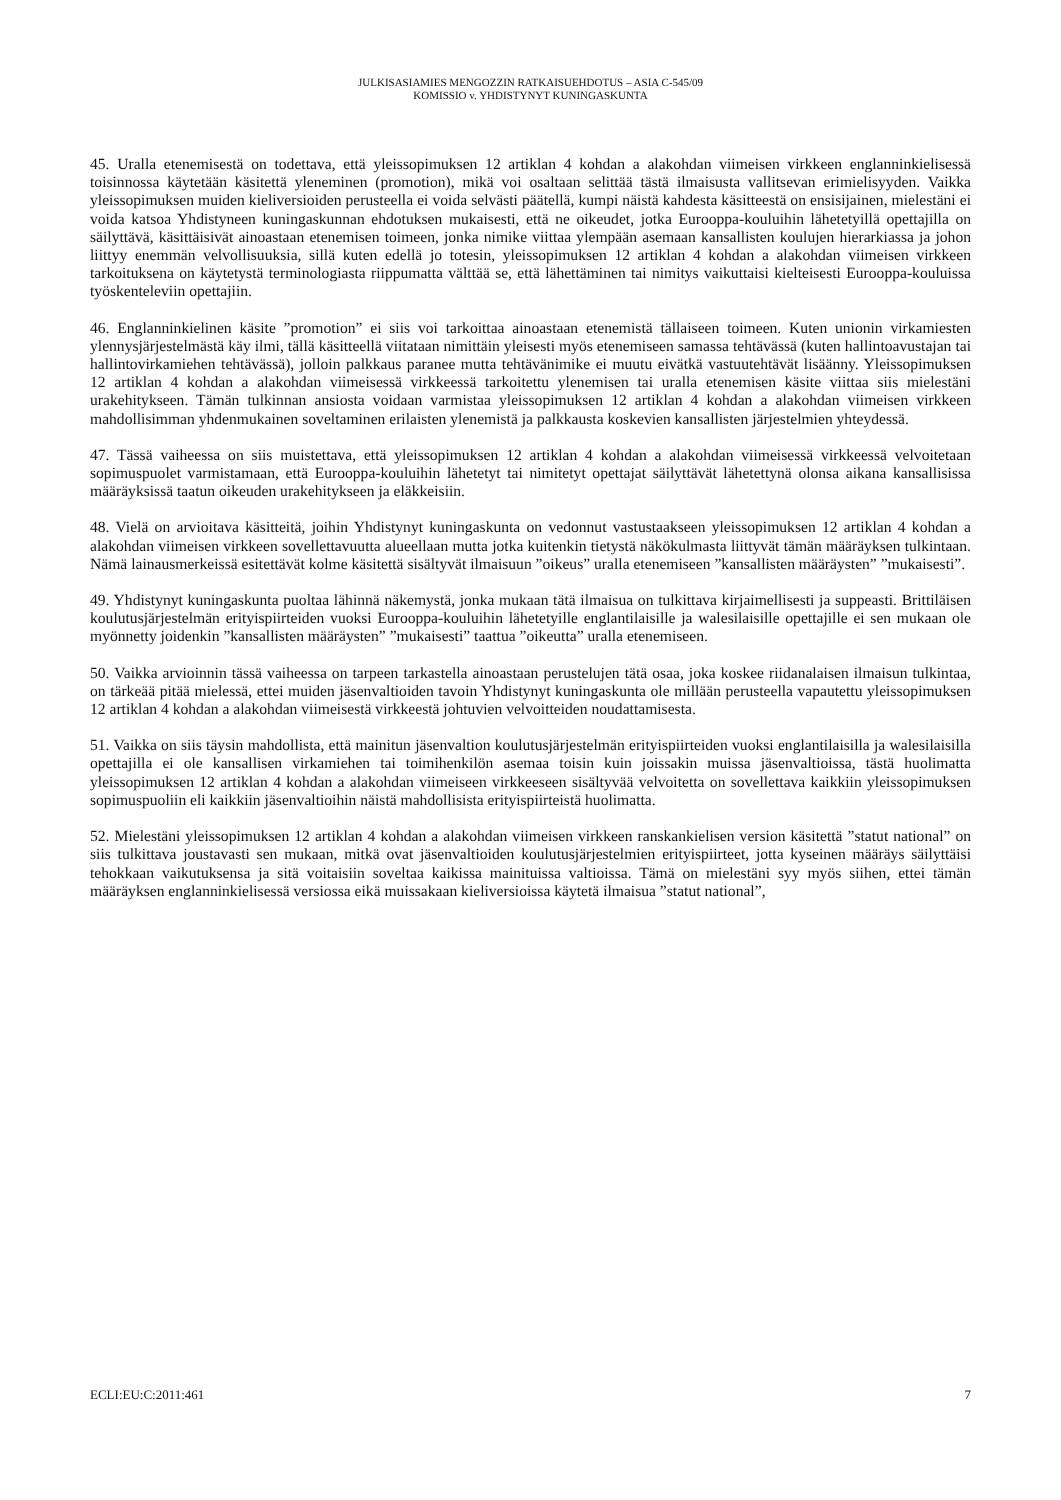JULKISASIAMIES MENGOZZIN RATKAISUEHDOTUS – ASIA C-545/09
KOMISSIO v. YHDISTYNYT KUNINGASKUNTA
45. Uralla etenemisestä on todettava, että yleissopimuksen 12 artiklan 4 kohdan a alakohdan viimeisen virkkeen englanninkielisessä toisinnossa käytetään käsitettä yleneminen (promotion), mikä voi osaltaan selittää tästä ilmaisusta vallitsevan erimielisyyden. Vaikka yleissopimuksen muiden kieliversioiden perusteella ei voida selvästi päätellä, kumpi näistä kahdesta käsitteestä on ensisijainen, mielestäni ei voida katsoa Yhdistyneen kuningaskunnan ehdotuksen mukaisesti, että ne oikeudet, jotka Eurooppa-kouluihin lähetetyillä opettajilla on säilyttävä, käsittäisivät ainoastaan etenemisen toimeen, jonka nimike viittaa ylempään asemaan kansallisten koulujen hierarkiassa ja johon liittyy enemmän velvollisuuksia, sillä kuten edellä jo totesin, yleissopimuksen 12 artiklan 4 kohdan a alakohdan viimeisen virkkeen tarkoituksena on käytetystä terminologiasta riippumatta välttää se, että lähettäminen tai nimitys vaikuttaisi kielteisesti Eurooppa-kouluissa työskenteleviin opettajiin.
46. Englanninkielinen käsite ”promotion” ei siis voi tarkoittaa ainoastaan etenemistä tällaiseen toimeen. Kuten unionin virkamiesten ylennysjärjestelmästä käy ilmi, tällä käsitteellä viitataan nimittäin yleisesti myös etenemiseen samassa tehtävässä (kuten hallintoavustajan tai hallintovirkamiehen tehtävässä), jolloin palkkaus paranee mutta tehtävänimike ei muutu eivätkä vastuutehtävät lisäänny. Yleissopimuksen 12 artiklan 4 kohdan a alakohdan viimeisessä virkkeessä tarkoitettu ylenemisen tai uralla etenemisen käsite viittaa siis mielestäni urakehitykseen. Tämän tulkinnan ansiosta voidaan varmistaa yleissopimuksen 12 artiklan 4 kohdan a alakohdan viimeisen virkkeen mahdollisimman yhdenmukainen soveltaminen erilaisten ylenemistä ja palkkausta koskevien kansallisten järjestelmien yhteydessä.
47. Tässä vaiheessa on siis muistettava, että yleissopimuksen 12 artiklan 4 kohdan a alakohdan viimeisessä virkkeessä velvoitetaan sopimuspuolet varmistamaan, että Eurooppa-kouluihin lähetetyt tai nimitetyt opettajat säilyttävät lähetettynä olonsa aikana kansallisissa määräyksissä taatun oikeuden urakehitykseen ja eläkkeisiin.
48. Vielä on arvioitava käsitteitä, joihin Yhdistynyt kuningaskunta on vedonnut vastustaakseen yleissopimuksen 12 artiklan 4 kohdan a alakohdan viimeisen virkkeen sovellettavuutta alueellaan mutta jotka kuitenkin tietystä näkökulmasta liittyvät tämän määräyksen tulkintaan. Nämä lainausmerkeissä esitettävät kolme käsitettä sisältyvät ilmaisuun ”oikeus” uralla etenemiseen ”kansallisten määräysten” ”mukaisesti”.
49. Yhdistynyt kuningaskunta puoltaa lähinnä näkemystä, jonka mukaan tätä ilmaisua on tulkittava kirjaimellisesti ja suppeasti. Brittiläisen koulutusjärjestelmän erityispiirteiden vuoksi Eurooppa-kouluihin lähetetyille englantilaisille ja walesilaisille opettajille ei sen mukaan ole myönnetty joidenkin ”kansallisten määräysten” ”mukaisesti” taattua ”oikeutta” uralla etenemiseen.
50. Vaikka arvioinnin tässä vaiheessa on tarpeen tarkastella ainoastaan perustelujen tätä osaa, joka koskee riidanalaisen ilmaisun tulkintaa, on tärkeää pitää mielessä, ettei muiden jäsenvaltioiden tavoin Yhdistynyt kuningaskunta ole millään perusteella vapautettu yleissopimuksen 12 artiklan 4 kohdan a alakohdan viimeisestä virkkeestä johtuvien velvoitteiden noudattamisesta.
51. Vaikka on siis täysin mahdollista, että mainitun jäsenvaltion koulutusjärjestelmän erityispiirteiden vuoksi englantilaisilla ja walesilaisilla opettajilla ei ole kansallisen virkamiehen tai toimihenkilön asemaa toisin kuin joissakin muissa jäsenvaltioissa, tästä huolimatta yleissopimuksen 12 artiklan 4 kohdan a alakohdan viimeiseen virkkeeseen sisältyvää velvoitetta on sovellettava kaikkiin yleissopimuksen sopimuspuoliin eli kaikkiin jäsenvaltioihin näistä mahdollisista erityispiirteistä huolimatta.
52. Mielestäni yleissopimuksen 12 artiklan 4 kohdan a alakohdan viimeisen virkkeen ranskankielisen version käsitettä ”statut national” on siis tulkittava joustavasti sen mukaan, mitkä ovat jäsenvaltioiden koulutusjärjestelmien erityispiirteet, jotta kyseinen määräys säilyttäisi tehokkaan vaikutuksensa ja sitä voitaisiin soveltaa kaikissa mainituissa valtioissa. Tämä on mielestäni syy myös siihen, ettei tämän määräyksen englanninkielisessä versiossa eikä muissakaan kieliversioissa käytetä ilmaisua ”statut national”,
ECLI:EU:C:2011:461 7